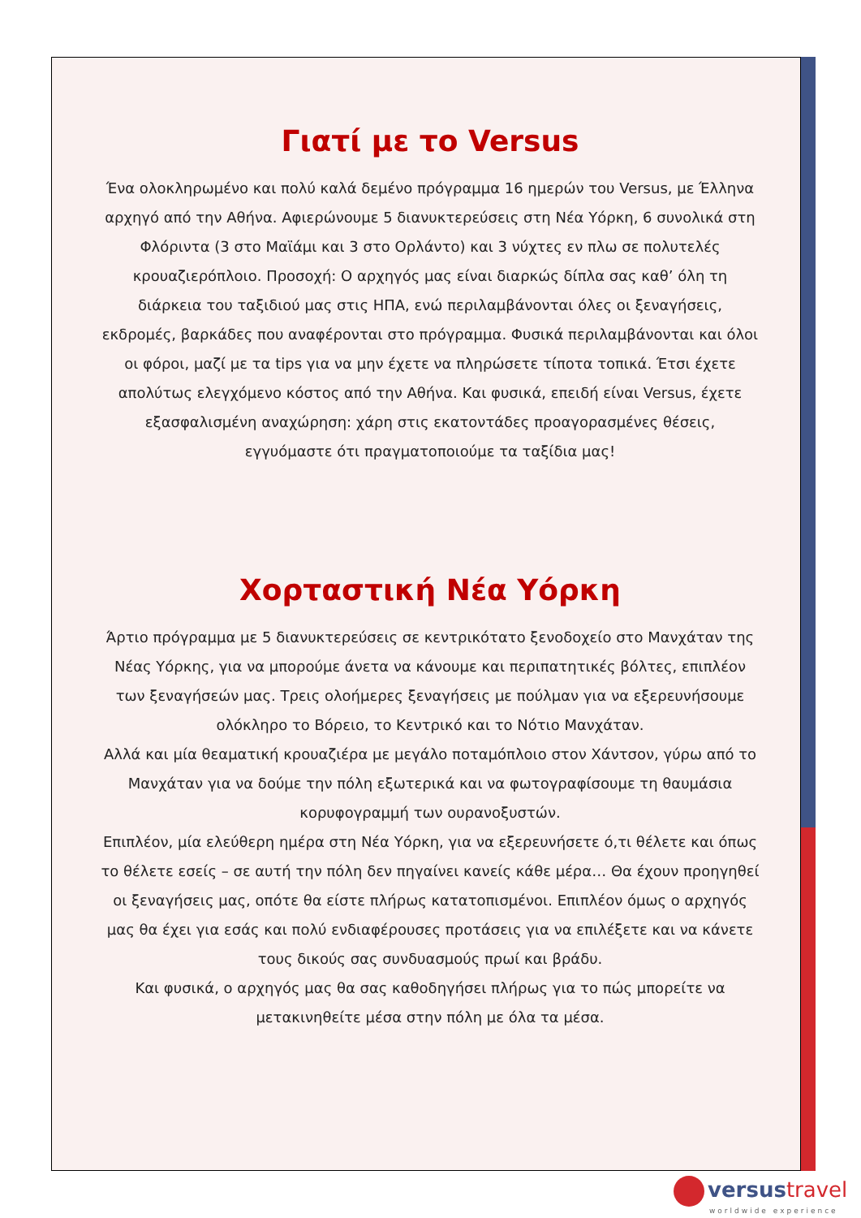Γιατί με το Versus
Ένα ολοκληρωμένο και πολύ καλά δεμένο πρόγραμμα 16 ημερών του Versus, με Έλληνα αρχηγό από την Αθήνα. Αφιερώνουμε 5 διανυκτερεύσεις στη Νέα Υόρκη, 6 συνολικά στη Φλόριντα (3 στο Μαϊάμι και 3 στο Ορλάντο) και 3 νύχτες εν πλω σε πολυτελές κρουαζιερόπλοιο. Προσοχή: Ο αρχηγός μας είναι διαρκώς δίπλα σας καθ’ όλη τη διάρκεια του ταξιδιού μας στις ΗΠΑ, ενώ περιλαμβάνονται όλες οι ξεναγήσεις, εκδρομές, βαρκάδες που αναφέρονται στο πρόγραμμα. Φυσικά περιλαμβάνονται και όλοι οι φόροι, μαζί με τα tips για να μην έχετε να πληρώσετε τίποτα τοπικά. Έτσι έχετε απολύτως ελεγχόμενο κόστος από την Αθήνα. Και φυσικά, επειδή είναι Versus, έχετε εξασφαλισμένη αναχώρηση: χάρη στις εκατοντάδες προαγορασμένες θέσεις, εγγυόμαστε ότι πραγματοποιούμε τα ταξίδια μας!
Χορταστική Νέα Υόρκη
Άρτιο πρόγραμμα με 5 διανυκτερεύσεις σε κεντρικότατο ξενοδοχείο στο Μανχάταν της Νέας Υόρκης, για να μπορούμε άνετα να κάνουμε και περιπατητικές βόλτες, επιπλέον των ξεναγήσεών μας. Τρεις ολοήμερες ξεναγήσεις με πούλμαν για να εξερευνήσουμε ολόκληρο το Βόρειο, το Κεντρικό και το Νότιο Μανχάταν.
Αλλά και μία θεαματική κρουαζιέρα με μεγάλο ποταμόπλοιο στον Χάντσον, γύρω από το Μανχάταν για να δούμε την πόλη εξωτερικά και να φωτογραφίσουμε τη θαυμάσια κορυφογραμμή των ουρανοξυστών.
Επιπλέον, μία ελεύθερη ημέρα στη Νέα Υόρκη, για να εξερευνήσετε ό,τι θέλετε και όπως το θέλετε εσείς – σε αυτή την πόλη δεν πηγαίνει κανείς κάθε μέρα… Θα έχουν προηγηθεί οι ξεναγήσεις μας, οπότε θα είστε πλήρως κατατοπισμένοι. Επιπλέον όμως ο αρχηγός μας θα έχει για εσάς και πολύ ενδιαφέρουσες προτάσεις για να επιλέξετε και να κάνετε τους δικούς σας συνδυασμούς πρωί και βράδυ.
Και φυσικά, ο αρχηγός μας θα σας καθοδηγήσει πλήρως για το πώς μπορείτε να μετακινηθείτε μέσα στην πόλη με όλα τα μέσα.
versustravel
worldwide experience